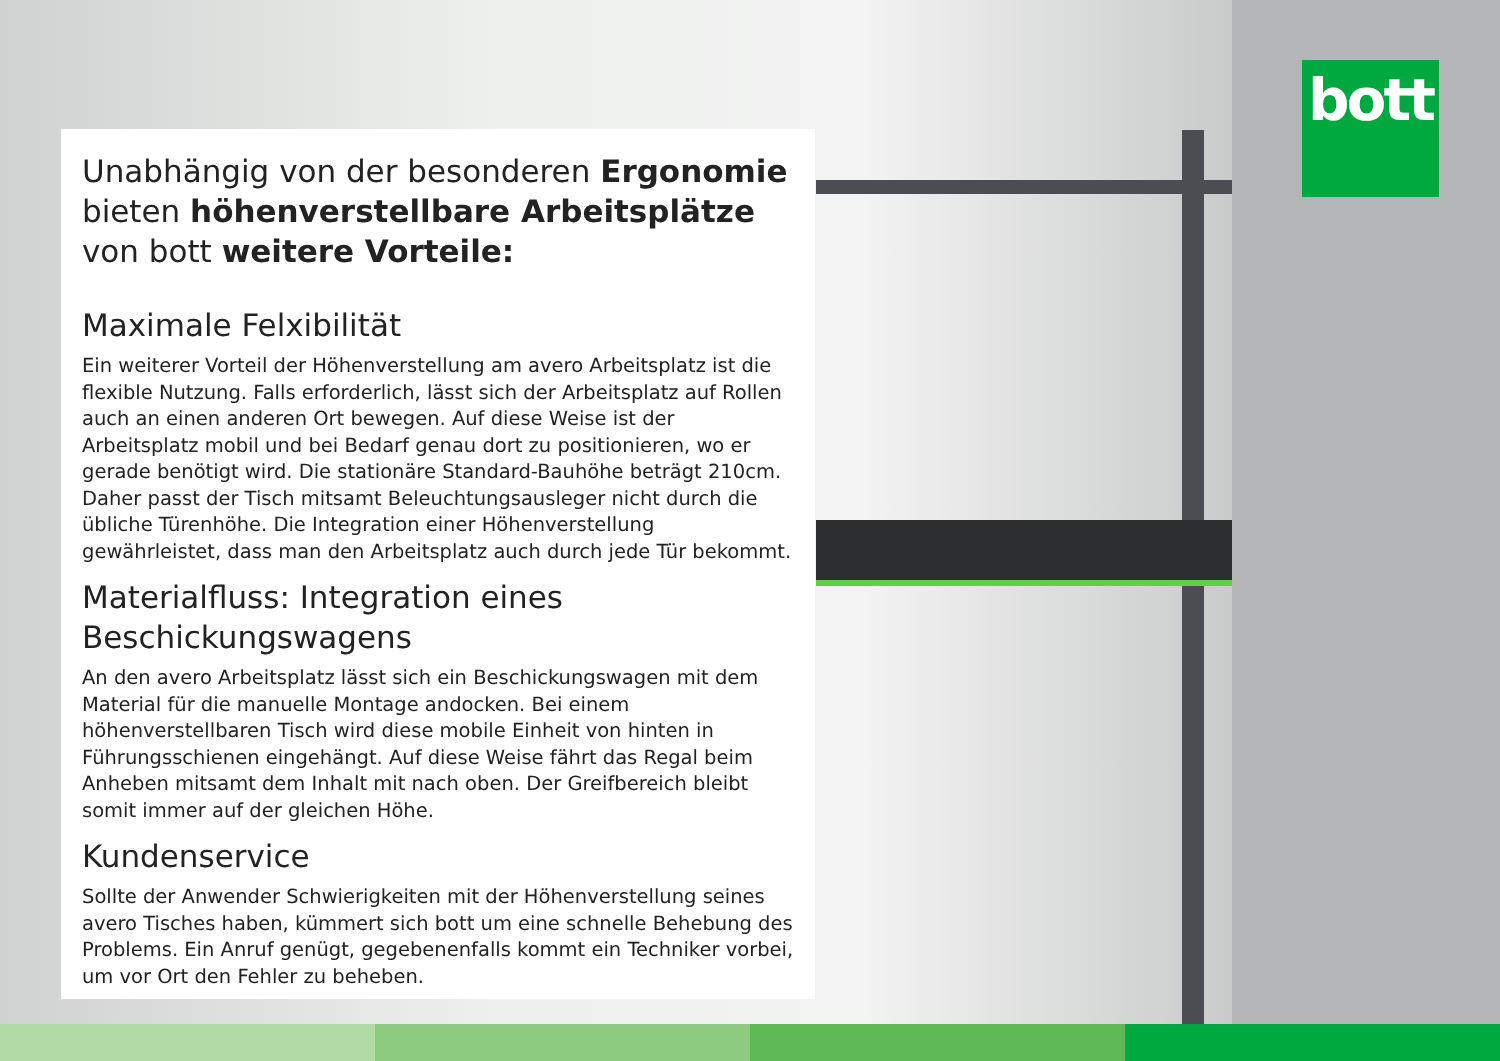bott
Unabhängig von der besonderen Ergonomie bieten höhenverstellbare Arbeitsplätze von bott weitere Vorteile:
Maximale Felxibilität
Ein weiterer Vorteil der Höhenverstellung am avero Arbeitsplatz ist die flexible Nutzung. Falls erforderlich, lässt sich der Arbeitsplatz auf Rollen auch an einen anderen Ort bewegen. Auf diese Weise ist der Arbeitsplatz mobil und bei Bedarf genau dort zu positionieren, wo er gerade benötigt wird. Die stationäre Standard-Bauhöhe beträgt 210cm. Daher passt der Tisch mitsamt Beleuchtungsausleger nicht durch die übliche Türenhöhe. Die Integration einer Höhenverstellung gewährleistet, dass man den Arbeitsplatz auch durch jede Tür bekommt.
Materialfluss: Integration eines Beschickungswagens
An den avero Arbeitsplatz lässt sich ein Beschickungswagen mit dem Material für die manuelle Montage andocken. Bei einem höhenverstellbaren Tisch wird diese mobile Einheit von hinten in Führungsschienen eingehängt. Auf diese Weise fährt das Regal beim Anheben mitsamt dem Inhalt mit nach oben. Der Greifbereich bleibt somit immer auf der gleichen Höhe.
Kundenservice
Sollte der Anwender Schwierigkeiten mit der Höhenverstellung seines avero Tisches haben, kümmert sich bott um eine schnelle Behebung des Problems. Ein Anruf genügt, gegebenenfalls kommt ein Techniker vorbei, um vor Ort den Fehler zu beheben.